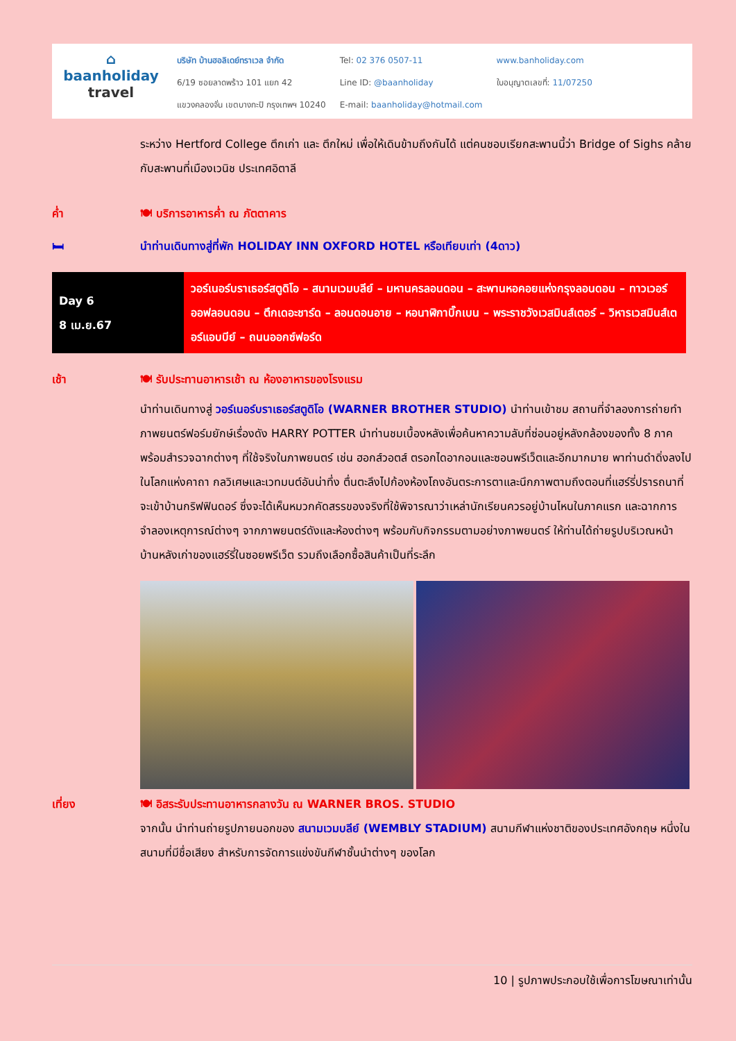⌂
baanholiday
travel
บริษัท บ้านฮอลิเดย์ทราเวล จำกัด
6/19 ซอยลาดพร้าว 101 แยก 42
แขวงคลองจั่น เขตบางกะปิ กรุงเทพฯ 10240
Tel: 02 376 0507-11
Line ID: @baanholiday
E-mail: baanholiday@hotmail.com
www.banholiday.com
ใบอนุญาตเลขที่: 11/07250
ระหว่าง Hertford College ตึกเก่า และ ตึกใหม่ เพื่อให้เดินข้ามถึงกันได้ แต่คนชอบเรียกสะพานนี้ว่า Bridge of Sighs คล้ายกับสะพานที่เมืองเวนิช ประเทศอิตาลี
ค่ำ 🍽 บริการอาหารค่ำ ณ ภัตตาคาร
🛏 นำท่านเดินทางสู่ที่พัก HOLIDAY INN OXFORD HOTEL หรือเทียบเท่า (4ดาว)
| Day 6 8 เม.ย.67 | วอร์เนอร์บราเธอร์สตูดิโอ – สนามเวมบลีย์ – มหานครลอนดอน – สะพานหอคอยแห่งกรุงลอนดอน – ทาวเวอร์ออฟลอนดอน – ตึกเดอะชาร์ด – ลอนดอนอาย – หอนาฬิกาบิ๊กเบน – พระราชวังเวสมินส์เตอร์ – วิหารเวสมินส์เตอร์แอบบีย์ – ถนนออกซ์ฟอร์ด |
เช้า 🍽 รับประทานอาหารเช้า ณ ห้องอาหารของโรงแรม
นำท่านเดินทางสู่ วอร์เนอร์บราเธอร์สตูดิโอ (WARNER BROTHER STUDIO) นำท่านเข้าชม สถานที่จำลองการถ่ายทำภาพยนตร์ฟอร์มยักษ์เรื่องดัง HARRY POTTER นำท่านชมเบื้องหลังเพื่อค้นหาความลับที่ซ่อนอยู่หลังกล้องของทั้ง 8 ภาค พร้อมสำรวจฉากต่างๆ ที่ใช้จริงในภาพยนตร์ เช่น ฮอกส์วอตส์ ตรอกไดอากอนและซอนพรีเว็ตและอีกมากมาย พาท่านดำดิ่งลงไปในโลกแห่งคาถา กลวิเศษและเวทมนต์อันน่าทึ่ง ตื่นตะลึงไปก้องห้องโถงอันตระการตาและนึกภาพตามถึงตอนที่แฮร์รี่ปรารถนาที่จะเข้าบ้านกริฟฟินดอร์ ซึ่งจะได้เห็นหมวกคัดสรรของจริงที่ใช้พิจารณาว่าเหล่านักเรียนควรอยู่บ้านไหนในภาคแรก และฉากการจำลองเหตุการณ์ต่างๆ จากภาพยนตร์ดังและห้องต่างๆ พร้อมกับกิจกรรมตามอย่างภาพยนตร์ ให้ท่านได้ถ่ายรูปบริเวณหน้าบ้านหลังเก่าของแฮร์รี่ในซอยพรีเว็ต รวมถึงเลือกซื้อสินค้าเป็นที่ระลึก
เที่ยง 🍽 อิสระรับประทานอาหารกลางวัน ณ WARNER BROS. STUDIO
จากนั้น นำท่านถ่ายรูปภายนอกของ สนามเวมบลีย์ (WEMBLY STADIUM) สนามกีฬาแห่งชาติของประเทศอังกฤษ หนึ่งในสนามที่มีชื่อเสียง สำหรับการจัดการแข่งขันกีฬาชั้นนำต่างๆ ของโลก
10 | รูปภาพประกอบใช้เพื่อการโฆษณาเท่านั้น